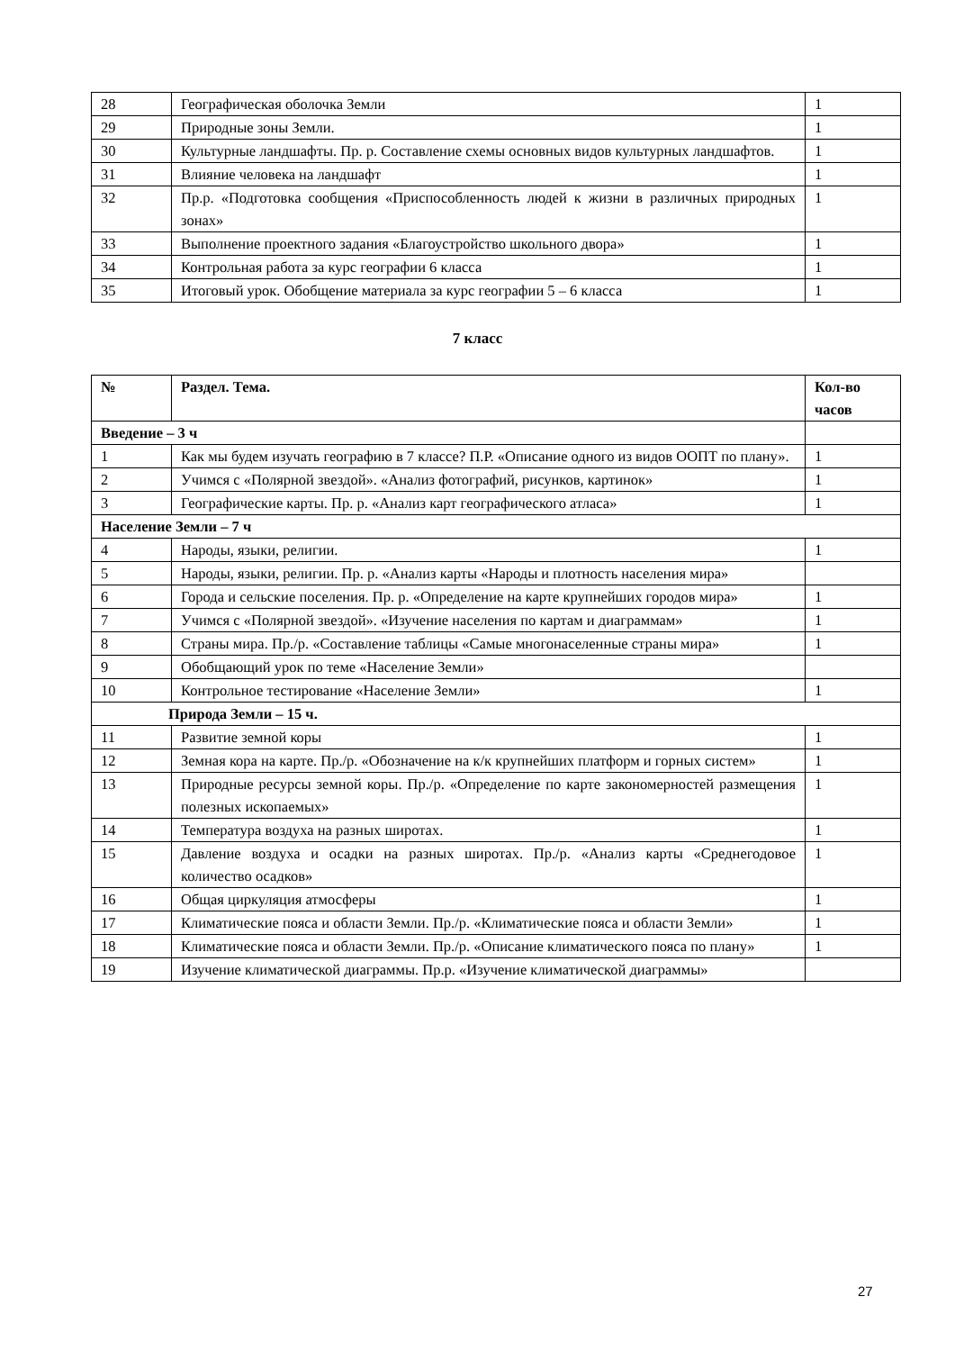| 28 | Географическая оболочка Земли | 1 |
| 29 | Природные зоны Земли. | 1 |
| 30 | Культурные ландшафты. Пр. р. Составление схемы основных видов культурных ландшафтов. | 1 |
| 31 | Влияние человека на ландшафт | 1 |
| 32 | Пр.р. «Подготовка сообщения «Приспособленность людей к жизни в различных природных зонах» | 1 |
| 33 | Выполнение проектного задания «Благоустройство школьного двора» | 1 |
| 34 | Контрольная работа за курс географии 6 класса | 1 |
| 35 | Итоговый урок. Обобщение материала за курс географии 5 – 6 класса | 1 |
7 класс
| № | Раздел. Тема. | Кол-во часов |
| --- | --- | --- |
| Введение – 3 ч | | |
| 1 | Как мы будем изучать географию в 7 классе? П.Р. «Описание одного из видов ООПТ по плану». | 1 |
| 2 | Учимся с «Полярной звездой». «Анализ фотографий, рисунков, картинок» | 1 |
| 3 | Географические карты. Пр. р. «Анализ карт географического атласа» | 1 |
| Население Земли – 7 ч | | |
| 4 | Народы, языки, религии. | 1 |
| 5 | Народы, языки, религии. Пр. р. «Анализ карты «Народы и плотность населения мира» | |
| 6 | Города и сельские поселения. Пр. р. «Определение на карте крупнейших городов мира» | 1 |
| 7 | Учимся с «Полярной звездой». «Изучение населения по картам и диаграммам» | 1 |
| 8 | Страны мира. Пр./р. «Составление таблицы «Самые многонаселенные страны мира» | 1 |
| 9 | Обобщающий урок по теме «Население Земли» | |
| 10 | Контрольное тестирование «Население Земли» | 1 |
| Природа Земли – 15 ч. | | |
| 11 | Развитие земной коры | 1 |
| 12 | Земная кора на карте. Пр./р. «Обозначение на к/к крупнейших платформ и горных систем» | 1 |
| 13 | Природные ресурсы земной коры. Пр./р. «Определение по карте закономерностей размещения полезных ископаемых» | 1 |
| 14 | Температура воздуха на разных широтах. | 1 |
| 15 | Давление воздуха и осадки на разных широтах. Пр./р. «Анализ карты «Среднегодовое количество осадков» | 1 |
| 16 | Общая циркуляция атмосферы | 1 |
| 17 | Климатические пояса и области Земли. Пр./р. «Климатические пояса и области Земли» | 1 |
| 18 | Климатические пояса и области Земли. Пр./р. «Описание климатического пояса по плану» | 1 |
| 19 | Изучение климатической диаграммы. Пр.р. «Изучение климатической диаграммы» | |
27